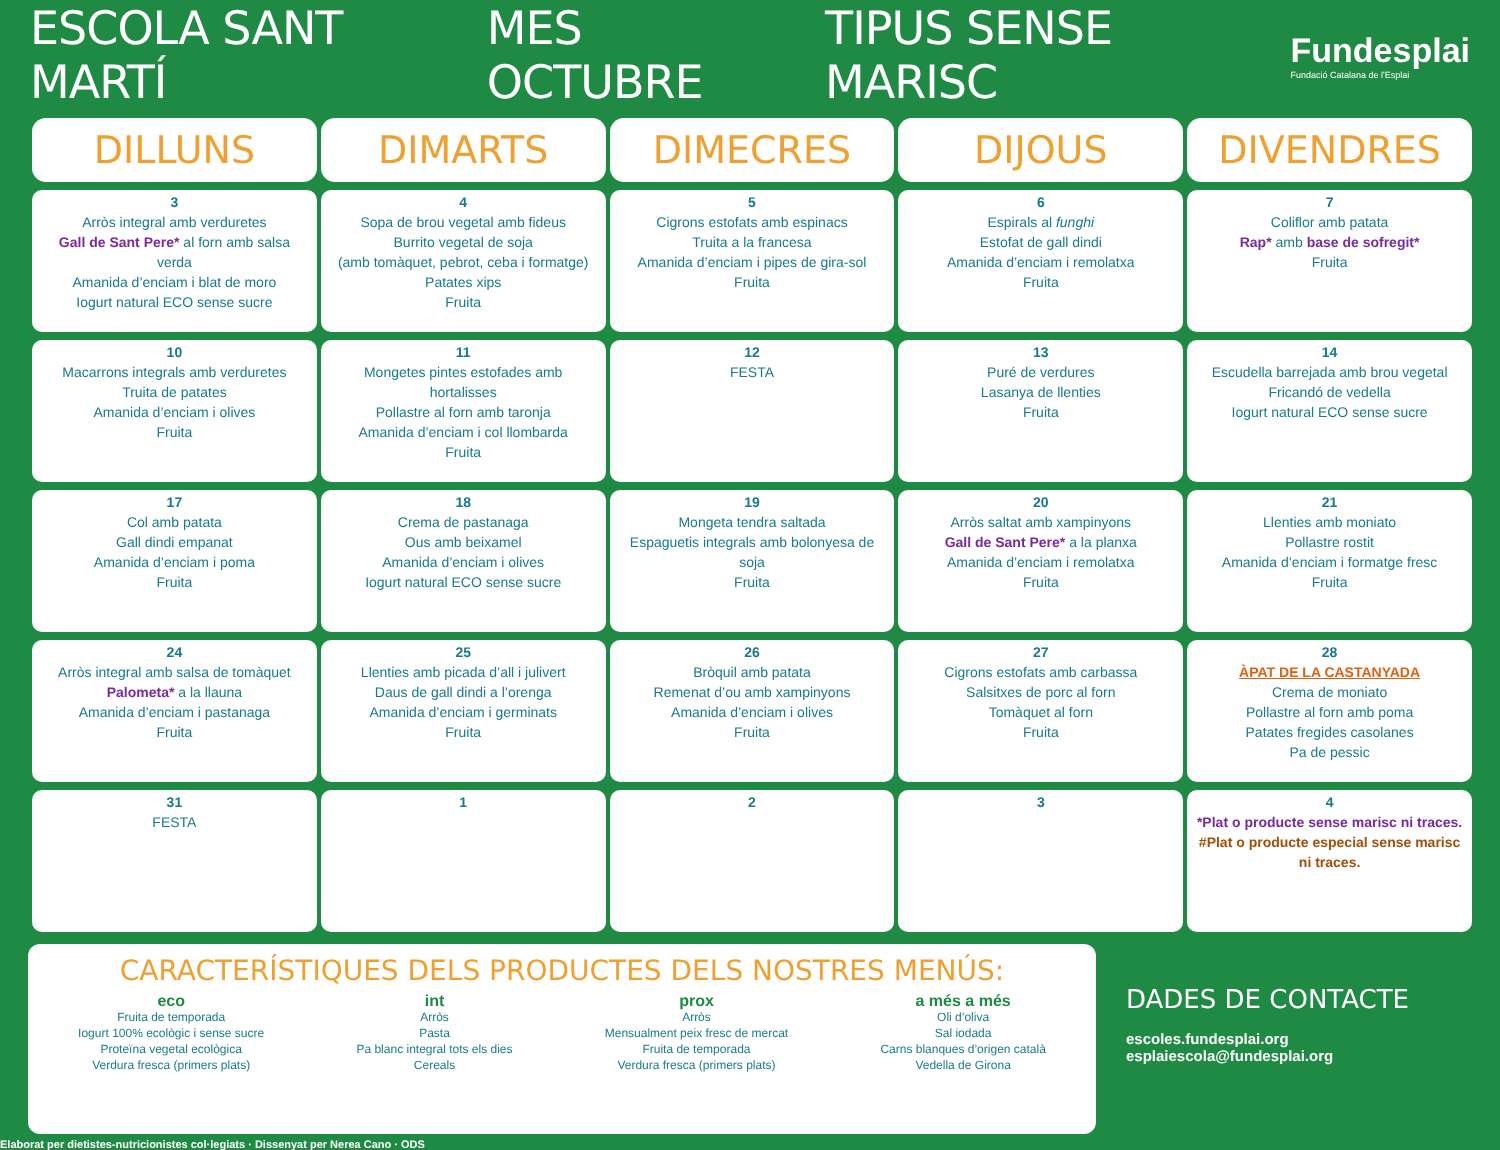ESCOLA SANT MARTÍ MES OCTUBRE TIPUS SENSE MARISC
Fundesplai
Fundació Catalana de l'Esplai
| DILLUNS | DIMARTS | DIMECRES | DIJOUS | DIVENDRES |
| --- | --- | --- | --- | --- |
| 3 Arròs integral amb verduretes Gall de Sant Pere* al forn amb salsa verda Amanida d’enciam i blat de moro Iogurt natural ECO sense sucre | 4 Sopa de brou vegetal amb fideus Burrito vegetal de soja (amb tomàquet, pebrot, ceba i formatge) Patates xips Fruita | 5 Cigrons estofats amb espinacs Truita a la francesa Amanida d’enciam i pipes de gira-sol Fruita | 6 Espirals al funghi Estofat de gall dindi Amanida d’enciam i remolatxa Fruita | 7 Coliflor amb patata Rap* amb base de sofregit* Fruita |
| 10 Macarrons integrals amb verduretes Truita de patates Amanida d’enciam i olives Fruita | 11 Mongetes pintes estofades amb hortalisses Pollastre al forn amb taronja Amanida d’enciam i col llombarda Fruita | 12 FESTA | 13 Puré de verdures Lasanya de llenties Fruita | 14 Escudella barrejada amb brou vegetal Fricandó de vedella Iogurt natural ECO sense sucre |
| 17 Col amb patata Gall dindi empanat Amanida d’enciam i poma Fruita | 18 Crema de pastanaga Ous amb beixamel Amanida d’enciam i olives Iogurt natural ECO sense sucre | 19 Mongeta tendra saltada Espaguetis integrals amb bolonyesa de soja Fruita | 20 Arròs saltat amb xampinyons Gall de Sant Pere* a la planxa Amanida d’enciam i remolatxa Fruita | 21 Llenties amb moniato Pollastre rostit Amanida d’enciam i formatge fresc Fruita |
| 24 Arròs integral amb salsa de tomàquet Palometa* a la llauna Amanida d’enciam i pastanaga Fruita | 25 Llenties amb picada d’all i julivert Daus de gall dindi a l’orenga Amanida d’enciam i germinats Fruita | 26 Bròquil amb patata Remenat d’ou amb xampinyons Amanida d’enciam i olives Fruita | 27 Cigrons estofats amb carbassa Salsitxes de porc al forn Tomàquet al forn Fruita | 28 ÀPAT DE LA CASTANYADA Crema de moniato Pollastre al forn amb poma Patates fregides casolanes Pa de pessic |
| 31 FESTA | 1 | 2 | 3 | 4 *Plat o producte sense marisc ni traces. #Plat o producte especial sense marisc ni traces. |
CARACTERÍSTIQUES DELS PRODUCTES DELS NOSTRES MENÚS:
eco
Fruita de temporada
Iogurt 100% ecològic i sense sucre
Proteïna vegetal ecològica
Verdura fresca (primers plats)
int
Arròs
Pasta
Pa blanc integral tots els dies
Cereals
prox
Arròs
Mensualment peix fresc de mercat
Fruita de temporada
Verdura fresca (primers plats)
a més a més
Oli d’oliva
Sal iodada
Carns blanques d’origen català
Vedella de Girona
DADES DE CONTACTE
escoles.fundesplai.org
esplaiescola@fundesplai.org
Elaborat per dietistes-nutricionistes col·legiats · Dissenyat per Nerea Cano · ODS